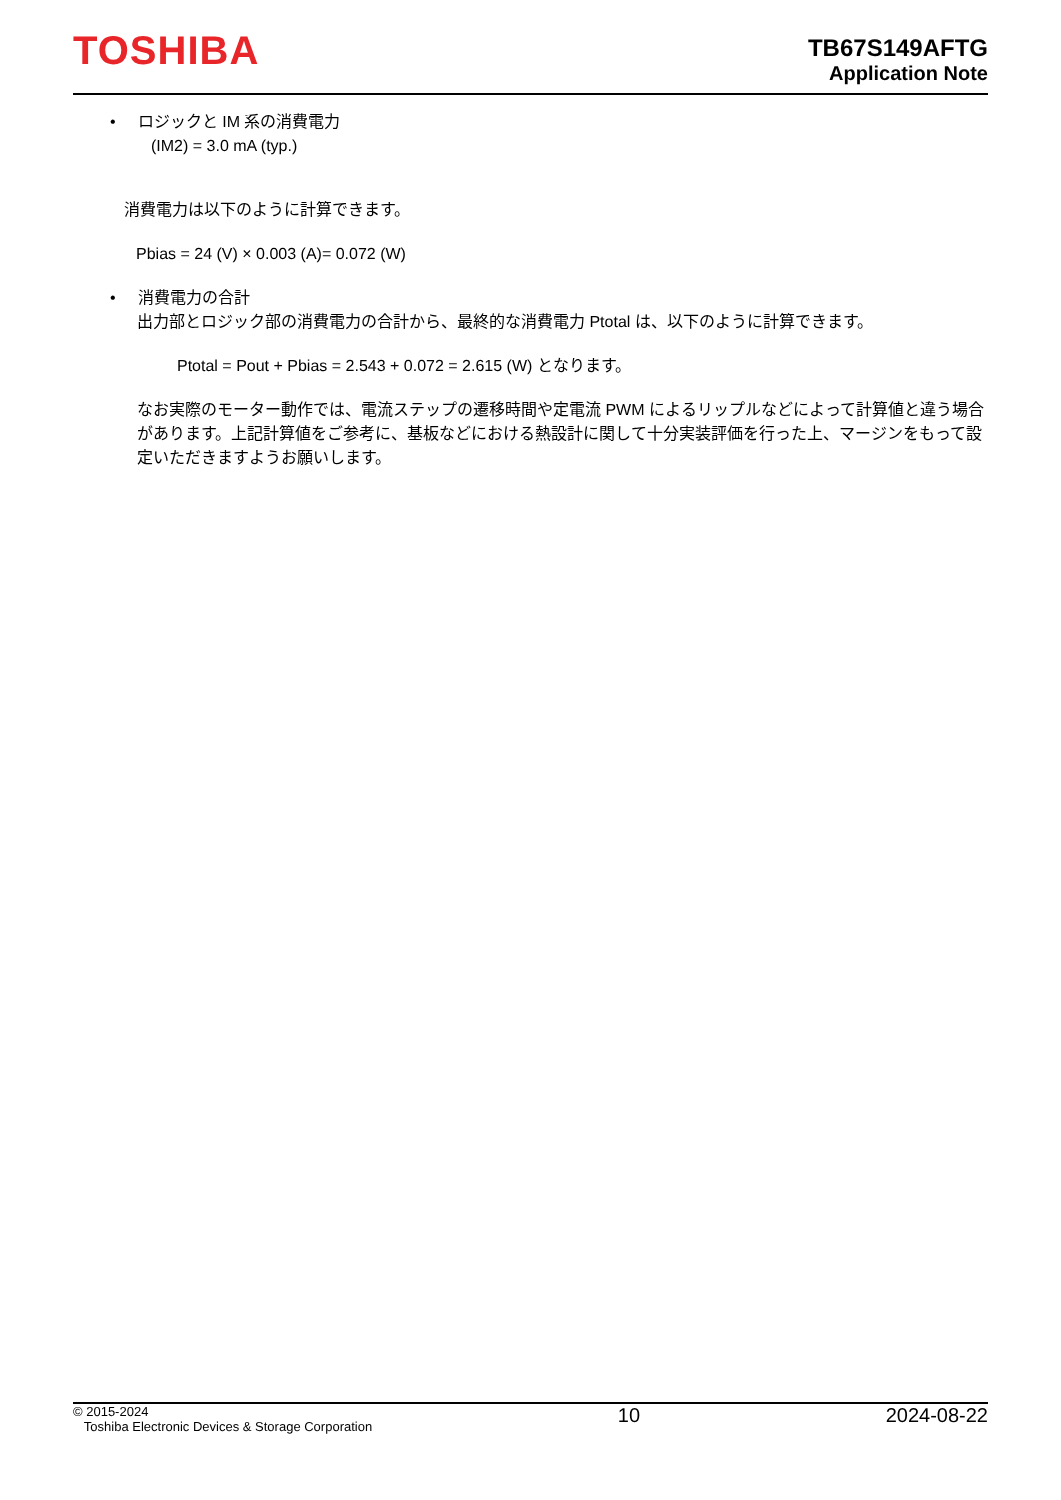TOSHIBA
TB67S149AFTG
Application Note
• ロジックと IM 系の消費電力
(IM2) = 3.0 mA (typ.)
消費電力は以下のように計算できます。
Pbias = 24 (V) × 0.003 (A)= 0.072 (W)
• 消費電力の合計
出力部とロジック部の消費電力の合計から、最終的な消費電力 Ptotal は、以下のように計算できます。
Ptotal = Pout + Pbias = 2.543 + 0.072 = 2.615 (W) となります。
なお実際のモーター動作では、電流ステップの遷移時間や定電流 PWM によるリップルなどによって計算値と違う場合があります。上記計算値をご参考に、基板などにおける熱設計に関して十分実装評価を行った上、マージンをもって設定いただきますようお願いします。
© 2015-2024
Toshiba Electronic Devices & Storage Corporation
10 2024-08-22